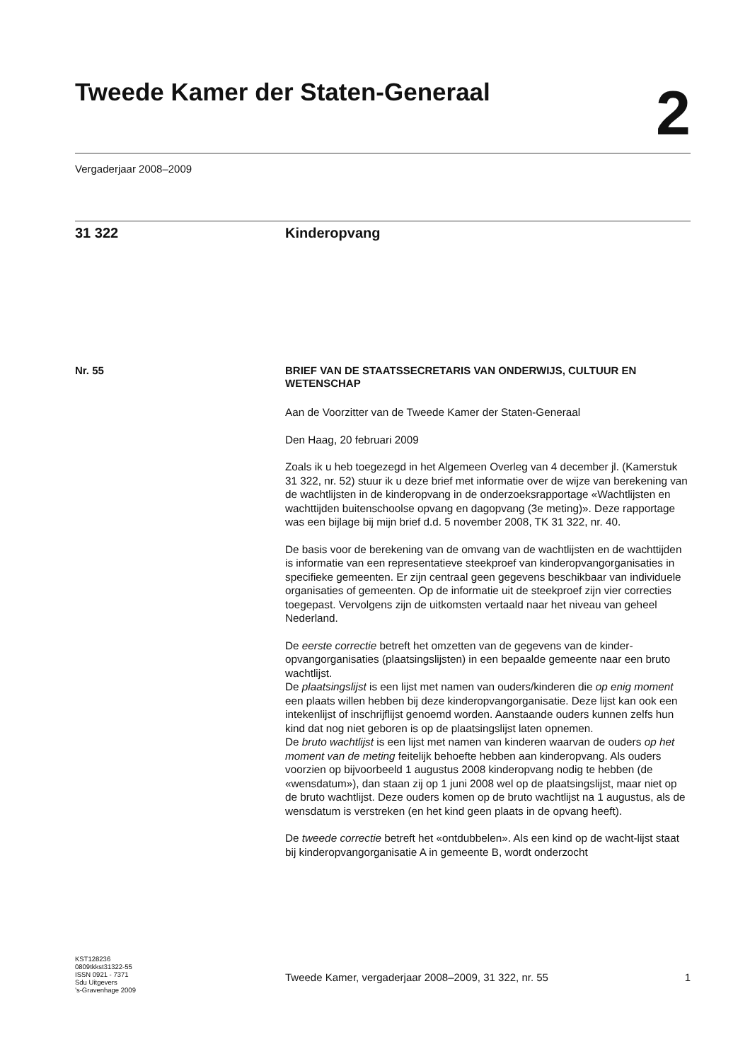Tweede Kamer der Staten-Generaal
2
Vergaderjaar 2008–2009
31 322 Kinderopvang
Nr. 55
BRIEF VAN DE STAATSSECRETARIS VAN ONDERWIJS, CULTUUR EN WETENSCHAP
Aan de Voorzitter van de Tweede Kamer der Staten-Generaal
Den Haag, 20 februari 2009
Zoals ik u heb toegezegd in het Algemeen Overleg van 4 december jl. (Kamerstuk 31 322, nr. 52) stuur ik u deze brief met informatie over de wijze van berekening van de wachtlijsten in de kinderopvang in de onderzoeksrapportage «Wachtlijsten en wachttijden buitenschoolse opvang en dagopvang (3e meting)». Deze rapportage was een bijlage bij mijn brief d.d. 5 november 2008, TK 31 322, nr. 40.
De basis voor de berekening van de omvang van de wachtlijsten en de wachttijden is informatie van een representatieve steekproef van kinderopvangorganisaties in specifieke gemeenten. Er zijn centraal geen gegevens beschikbaar van individuele organisaties of gemeenten. Op de informatie uit de steekproef zijn vier correcties toegepast. Vervolgens zijn de uitkomsten vertaald naar het niveau van geheel Nederland.
De eerste correctie betreft het omzetten van de gegevens van de kinder-opvangorganisaties (plaatsingslijsten) in een bepaalde gemeente naar een bruto wachtlijst.
De plaatsingslijst is een lijst met namen van ouders/kinderen die op enig moment een plaats willen hebben bij deze kinderopvangorganisatie. Deze lijst kan ook een intekenlijst of inschrijflijst genoemd worden. Aanstaande ouders kunnen zelfs hun kind dat nog niet geboren is op de plaatsingslijst laten opnemen.
De bruto wachtlijst is een lijst met namen van kinderen waarvan de ouders op het moment van de meting feitelijk behoefte hebben aan kinderopvang. Als ouders voorzien op bijvoorbeeld 1 augustus 2008 kinderopvang nodig te hebben (de «wensdatum»), dan staan zij op 1 juni 2008 wel op de plaatsingslijst, maar niet op de bruto wachtlijst. Deze ouders komen op de bruto wachtlijst na 1 augustus, als de wensdatum is verstreken (en het kind geen plaats in de opvang heeft).
De tweede correctie betreft het «ontdubbelen». Als een kind op de wacht-lijst staat bij kinderopvangorganisatie A in gemeente B, wordt onderzocht
KST128236
0809tkkst31322-55
ISSN 0921 - 7371
Sdu Uitgevers
’s-Gravenhage 2009
Tweede Kamer, vergaderjaar 2008–2009, 31 322, nr. 55 1